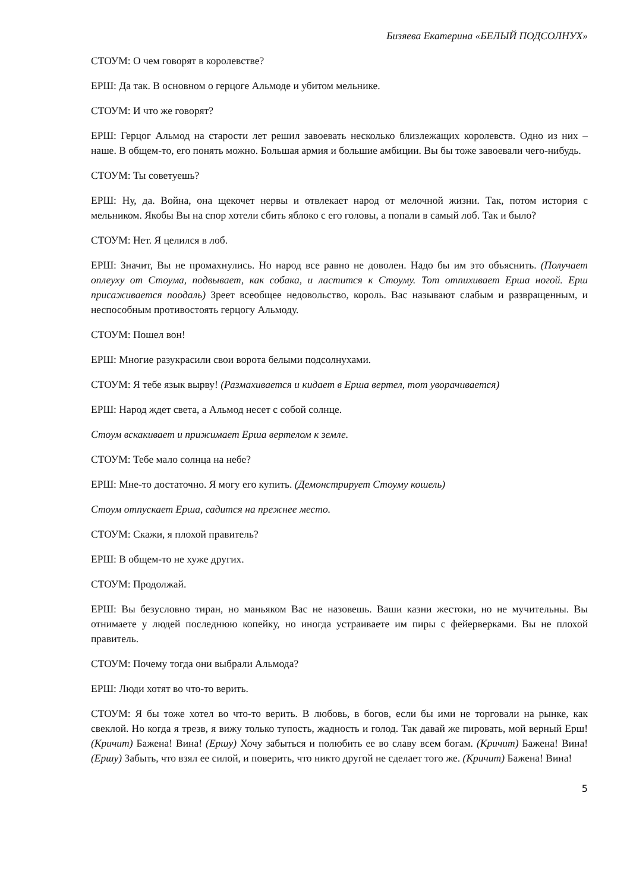Бизяева Екатерина «БЕЛЫЙ ПОДСОЛНУХ»
СТОУМ: О чем говорят в королевстве?
ЕРШ: Да так. В основном о герцоге Альмоде и убитом мельнике.
СТОУМ: И что же говорят?
ЕРШ: Герцог Альмод на старости лет решил завоевать несколько близлежащих королевств. Одно из них – наше. В общем-то, его понять можно. Большая армия и большие амбиции. Вы бы тоже завоевали чего-нибудь.
СТОУМ: Ты советуешь?
ЕРШ: Ну, да. Война, она щекочет нервы и отвлекает народ от мелочной жизни. Так, потом история с мельником. Якобы Вы на спор хотели сбить яблоко с его головы, а попали в самый лоб. Так и было?
СТОУМ: Нет. Я целился в лоб.
ЕРШ: Значит, Вы не промахнулись. Но народ все равно не доволен. Надо бы им это объяснить. (Получает оплеуху от Стоума, подвывает, как собака, и ластится к Стоуму. Тот отпихивает Ерша ногой. Ерш присаживается поодаль) Зреет всеобщее недовольство, король. Вас называют слабым и развращенным, и неспособным противостоять герцогу Альмоду.
СТОУМ: Пошел вон!
ЕРШ: Многие разукрасили свои ворота белыми подсолнухами.
СТОУМ: Я тебе язык вырву! (Размахивается и кидает в Ерша вертел, тот уворачивается)
ЕРШ: Народ ждет света, а Альмод несет с собой солнце.
Стоум вскакивает и прижимает Ерша вертелом к земле.
СТОУМ: Тебе мало солнца на небе?
ЕРШ: Мне-то достаточно. Я могу его купить. (Демонстрирует Стоуму кошель)
Стоум отпускает Ерша, садится на прежнее место.
СТОУМ: Скажи, я плохой правитель?
ЕРШ: В общем-то не хуже других.
СТОУМ: Продолжай.
ЕРШ: Вы безусловно тиран, но маньяком Вас не назовешь. Ваши казни жестоки, но не мучительны. Вы отнимаете у людей последнюю копейку, но иногда устраиваете им пиры с фейерверками. Вы не плохой правитель.
СТОУМ: Почему тогда они выбрали Альмода?
ЕРШ: Люди хотят во что-то верить.
СТОУМ: Я бы тоже хотел во что-то верить. В любовь, в богов, если бы ими не торговали на рынке, как свеклой. Но когда я трезв, я вижу только тупость, жадность и голод. Так давай же пировать, мой верный Ерш! (Кричит) Бажена! Вина! (Ершу) Хочу забыться и полюбить ее во славу всем богам. (Кричит) Бажена! Вина! (Ершу) Забыть, что взял ее силой, и поверить, что никто другой не сделает того же. (Кричит) Бажена! Вина!
5